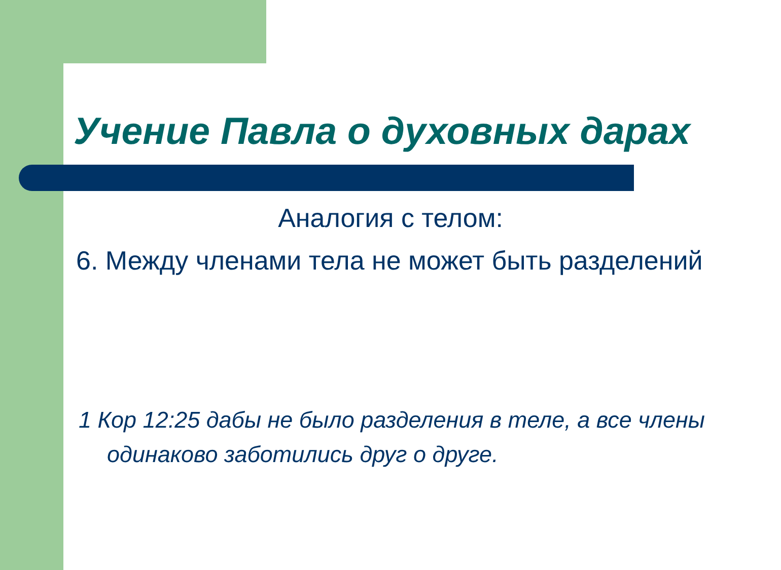Учение Павла о духовных дарах
Аналогия с телом:
6. Между членами тела не может быть разделений
1 Кор 12:25 дабы не было разделения в теле, а все члены одинаково заботились друг о друге.